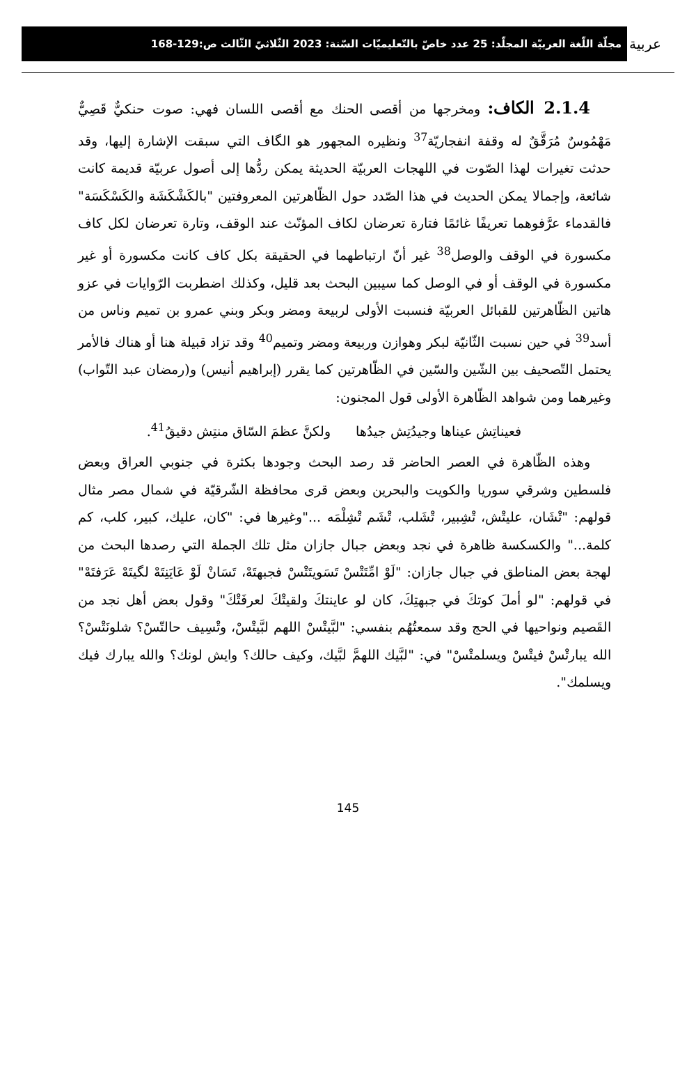عربية
مجلّة اللّغة العربيّة المجلّد: 25 عدد خاصّ بالتّعليميّات السّنة: 2023 الثّلاثيّ الثّالث ص:129-168
2.1.4 الكاف: ومخرجها من أقصى الحنك مع أقصى اللسان فهي: صوت حنكيٌّ قَصِيٌّ مَهْمُوسٌ مُرَقَّقٌ له وقفة انفجاريّة<sup>37</sup> ونظيره المجهور هو الگاف التي سبقت الإشارة إليها، وقد حدثت تغيرات لهذا الصّوت في اللهجات العربيّة الحديثة يمكن ردُّها إلى أصول عربيّة قديمة كانت شائعة، وإجمالا يمكن الحديث في هذا الصّدد حول الظّاهرتين المعروفتين "بالكَشْكَشَة والكَسْكَسَة" فالقدماء عرَّفوهما تعريفًا غائمًا فتارة تعرضان لكاف المؤنّث عند الوقف، وتارة تعرضان لكل كاف مكسورة في الوقف والوصل<sup>38</sup> غير أنّ ارتباطهما في الحقيقة بكل كاف كانت مكسورة أو غير مكسورة في الوقف أو في الوصل كما سيبين البحث بعد قليل، وكذلك اضطربت الرّوايات في عزو هاتين الظّاهرتين للقبائل العربيّة فنسبت الأولى لربيعة ومضر وبكر وبني عمرو بن تميم وناس من أسد<sup>39</sup> في حين نسبت الثّانيّة لبكر وهوازن وربيعة ومضر وتميم<sup>40</sup> وقد تزاد قبيلة هنا أو هناك فالأمر يحتمل التّصحيف بين الشّين والسّين في الظّاهرتين كما يقرر (إبراهيم أنيس) و(رمضان عبد التّواب) وغيرهما ومن شواهد الظّاهرة الأولى قول المجنون:
فعيناتِش عيناها وجيدُتِش جيدُها ولكنَّ عظمَ السّاق منتِش دقيقُ<sup>41</sup>.
وهذه الظّاهرة في العصر الحاضر قد رصد البحث وجودها بكثرة في جنوبي العراق وبعض فلسطين وشرقي سوريا والكويت والبحرين وبعض قرى محافظة الشّرقيّة في شمال مصر مثال قولهم: "تْشَان، عليتْش، تْشِبير، تْشَلب، تْشَم تْشِلْمَه ..."وغيرها في: "كان، عليك، كبير، كلب، كم كلمة..." والكسكسة ظاهرة في نجد وبعض جبال جازان مثل تلك الجملة التي رصدها البحث من لهجة بعض المناطق في جبال جازان: "لَوْ امِّتَتْسْ تَسَويتَتْسْ فجبهتَهْ، تَسَانْ لَوْ عَايَنِتَهْ لگيتَهْ عَرَفتَهْ" في قولهم: "لو أملَ كوتكَ في جبهتِكَ، كان لو عاينتكَ ولقيتْكَ لعرفَتْكَ" وقول بعض أهل نجد من القَصيم ونواحيها في الحج وقد سمعتُهُم بنفسي: "لبَّيتْسْ اللهم لبَّيتْسْ، وتْسِيف حالتّسْ؟ شلونَتْسْ؟ الله يبارتْسْ فيتْسْ ويسلمتْسْ" في: "لبَّيك اللهمَّ لبَّيك، وكيف حالك؟ وايش لونك؟ والله يبارك فيك ويسلمك".
145